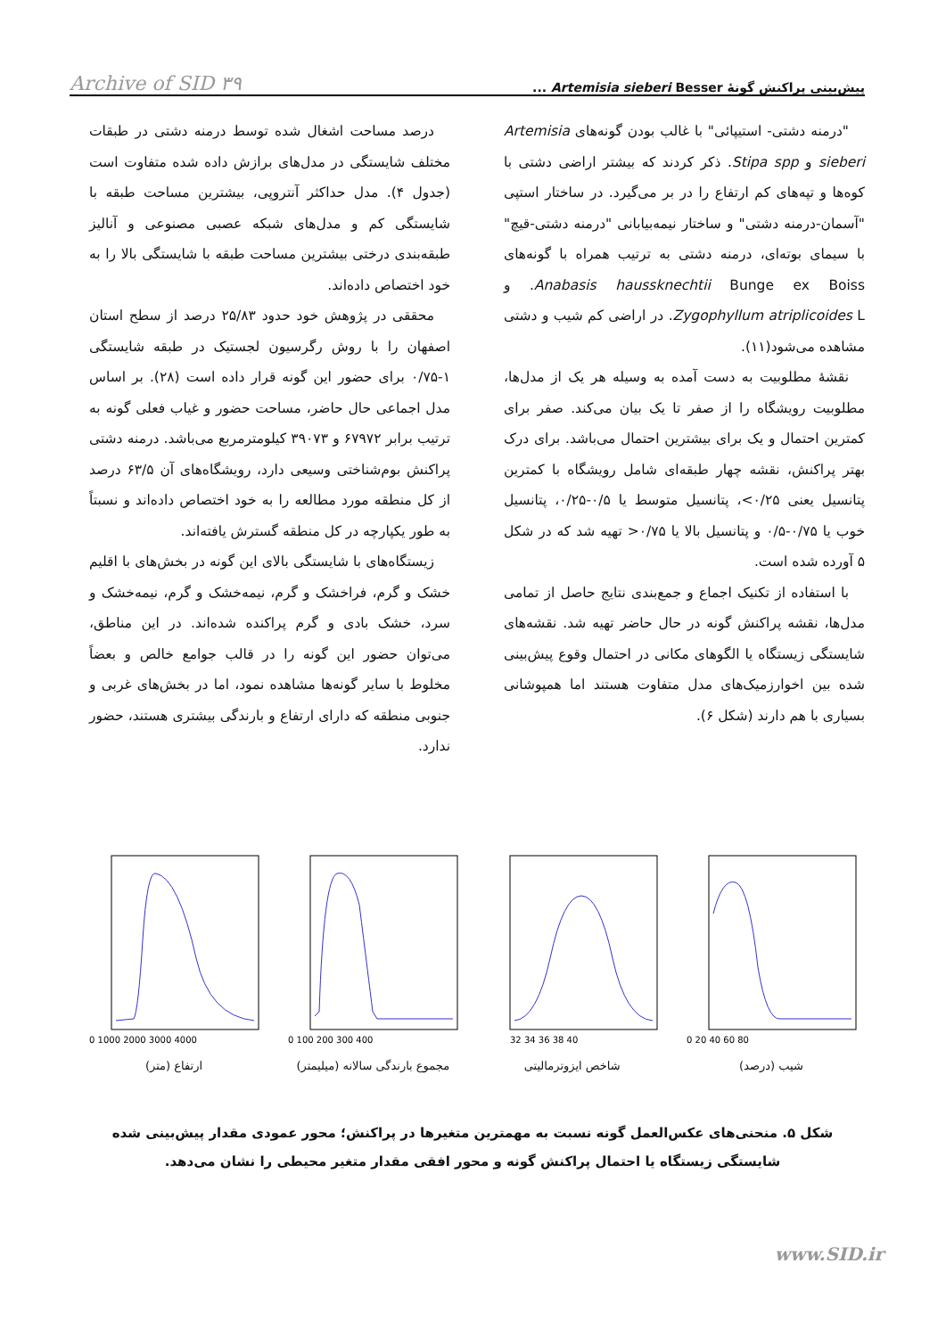پیش‌بینی پراکنش گونهٔ Artemisia sieberi Besser ... Archive of SID ۳۹
"درمنه دشتی- استیپائی" با غالب بودن گونه‌های Artemisia sieberi و Stipa spp. ذکر کردند که بیشتر اراضی دشتی با کوه‌ها و تپه‌های کم ارتفاع را در بر می‌گیرد. در ساختار استپی "آسمان-درمنه دشتی" و ساختار نیمه‌بیابانی "درمنه دشتی-قیچ" با سیمای بوته‌ای، درمنه دشتی به ترتیب همراه با گونه‌های Anabasis haussknechtii Bunge ex Boiss. و Zygophyllum atriplicoides L. در اراضی کم شیب و دشتی مشاهده می‌شود(۱۱).
نقشهٔ مطلوبیت به دست آمده به وسیله هر یک از مدل‌ها، مطلوبیت رویشگاه را از صفر تا یک بیان می‌کند. صفر برای کمترین احتمال و یک برای بیشترین احتمال می‌باشد. برای درک بهتر پراکنش، نقشه چهار طبقه‌ای شامل رویشگاه با کمترین پتانسیل یعنی ۰/۲۵>، پتانسیل متوسط یا ۰/۵-۰/۲۵، پتانسیل خوب یا ۰/۷۵-۰/۵ و پتانسیل بالا یا ۰/۷۵< تهیه شد که در شکل ۵ آورده شده است.
با استفاده از تکنیک اجماع و جمع‌بندی نتایج حاصل از تمامی مدل‌ها، نقشه پراکنش گونه در حال حاضر تهیه شد. نقشه‌های شایستگی زیستگاه یا الگوهای مکانی در احتمال وقوع پیش‌بینی شده بین اخوارزمیک‌های مدل متفاوت هستند اما همپوشانی بسیاری با هم دارند (شکل ۶).
درصد مساحت اشغال شده توسط درمنه دشتی در طبقات مختلف شایستگی در مدل‌های برازش داده شده متفاوت است (جدول ۴). مدل حداکثر آنتروپی، بیشترین مساحت طبقه با شایستگی کم و مدل‌های شبکه عصبی مصنوعی و آنالیز طبقه‌بندی درختی بیشترین مساحت طبقه با شایستگی بالا را به خود اختصاص داده‌اند.
محققی در پژوهش خود حدود ۲۵/۸۳ درصد از سطح استان اصفهان را با روش رگرسیون لجستیک در طبقه شایستگی ۱-۰/۷۵ برای حضور این گونه قرار داده است (۲۸). بر اساس مدل اجماعی حال حاضر، مساحت حضور و غیاب فعلی گونه به ترتیب برابر ۶۷۹۷۲ و ۳۹۰۷۳ کیلومترمربع می‌باشد. درمنه دشتی پراکنش بوم‌شناختی وسیعی دارد، رویشگاه‌های آن ۶۳/۵ درصد از کل منطقه مورد مطالعه را به خود اختصاص داده‌اند و نسبتاً به طور یکپارچه در کل منطقه گسترش یافته‌اند.
زیستگاه‌های با شایستگی بالای این گونه در بخش‌های با اقلیم خشک و گرم، فراخشک و گرم، نیمه‌خشک و گرم، نیمه‌خشک و سرد، خشک بادی و گرم پراکنده شده‌اند. در این مناطق، می‌توان حضور این گونه را در قالب جوامع خالص و بعضاً مخلوط با سایر گونه‌ها مشاهده نمود، اما در بخش‌های غربی و جنوبی منطقه که دارای ارتفاع و بارندگی بیشتری هستند، حضور ندارد.
0 1000 2000 3000 4000
ارتفاع (متر)
0 100 200 300 400
مجموع بارندگی سالانه (میلیمتر)
32 34 36 38 40
شاخص ایزوترمالیتی
0 20 40 60 80
شیب (درصد)
شکل ۵. منحنی‌های عکس‌العمل گونه نسبت به مهمترین متغیرها در پراکنش؛ محور عمودی مقدار پیش‌بینی شده شایستگی زیستگاه یا احتمال پراکنش گونه و محور افقی مقدار متغیر محیطی را نشان می‌دهد.
www.SID.ir